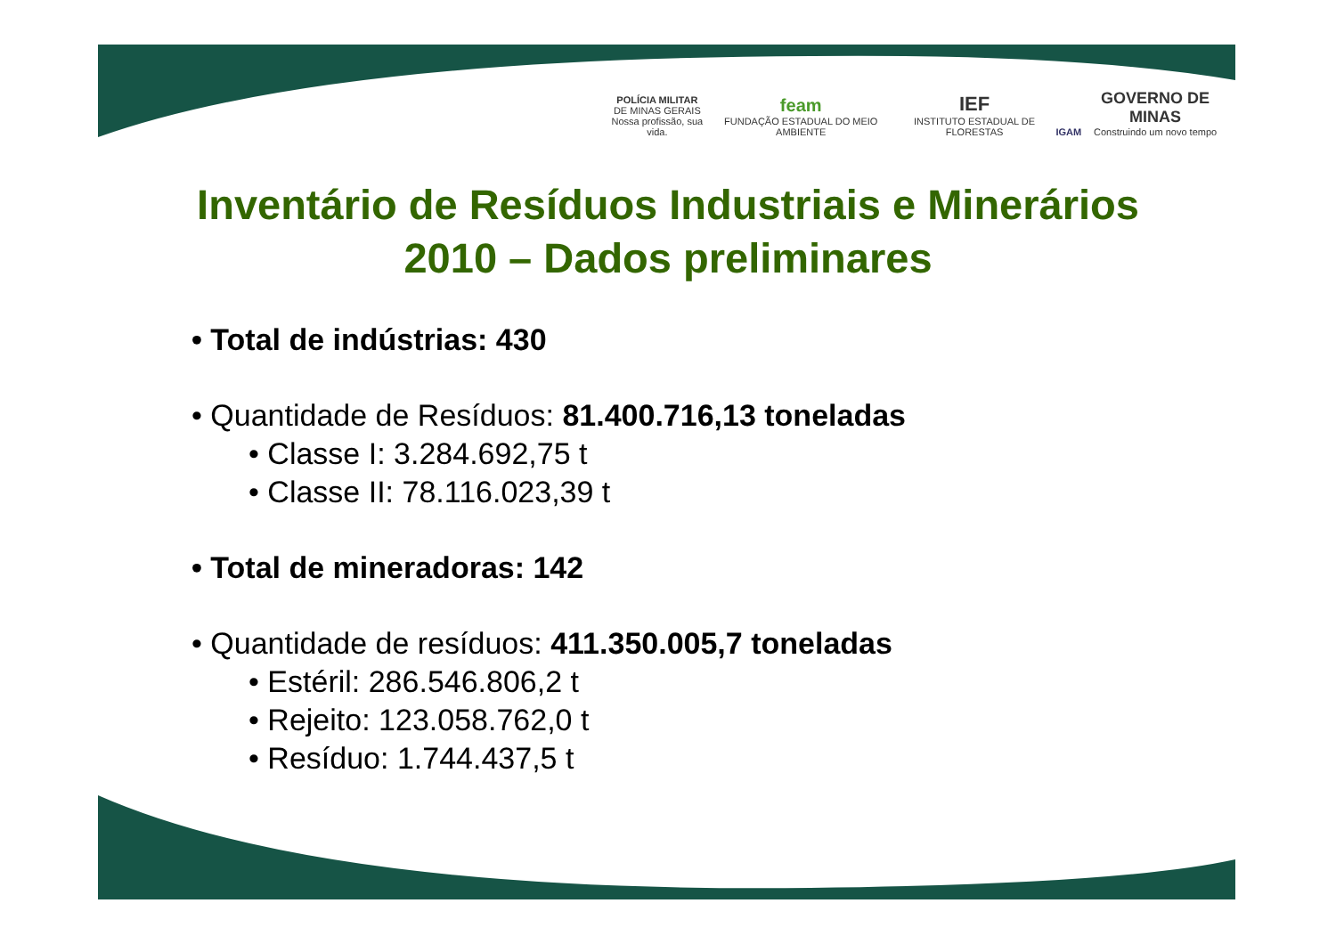POLÍCIA MILITAR
DE MINAS GERAIS
Nossa profissão, sua vida.
feam
FUNDAÇÃO ESTADUAL DO MEIO AMBIENTE
IEF
INSTITUTO ESTADUAL DE FLORESTAS
IGAM
GOVERNO DE MINAS
Construindo um novo tempo
Inventário de Resíduos Industriais e Minerários
2010 – Dados preliminares
• Total de indústrias: 430
• Quantidade de Resíduos: 81.400.716,13 toneladas
• Classe I: 3.284.692,75 t
• Classe II: 78.116.023,39 t
• Total de mineradoras: 142
• Quantidade de resíduos: 411.350.005,7 toneladas
• Estéril: 286.546.806,2 t
• Rejeito: 123.058.762,0 t
• Resíduo: 1.744.437,5 t